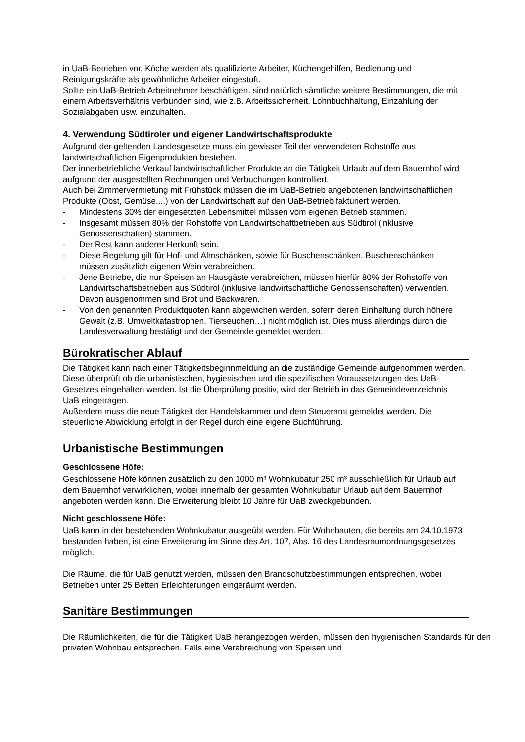in UaB-Betrieben vor. Köche werden als qualifizierte Arbeiter, Küchengehilfen, Bedienung und Reinigungskräfte als gewöhnliche Arbeiter eingestuft.
Sollte ein UaB-Betrieb Arbeitnehmer beschäftigen, sind natürlich sämtliche weitere Bestimmungen, die mit einem Arbeitsverhältnis verbunden sind, wie z.B. Arbeitssicherheit, Lohnbuchhaltung, Einzahlung der Sozialabgaben usw. einzuhalten.
4. Verwendung Südtiroler und eigener Landwirtschaftsprodukte
Aufgrund der geltenden Landesgesetze muss ein gewisser Teil der verwendeten Rohstoffe aus landwirtschaftlichen Eigenprodukten bestehen.
Der innerbetriebliche Verkauf landwirtschaftlicher Produkte an die Tätigkeit Urlaub auf dem Bauernhof wird aufgrund der ausgestellten Rechnungen und Verbuchungen kontrolliert.
Auch bei Zimmervermietung mit Frühstück müssen die im UaB-Betrieb angebotenen landwirtschaftlichen Produkte (Obst, Gemüse,...) von der Landwirtschaft auf den UaB-Betrieb fakturiert werden.
- Mindestens 30% der eingesetzten Lebensmittel müssen vom eigenen Betrieb stammen.
- Insgesamt müssen 80% der Rohstoffe von Landwirtschaftbetrieben aus Südtirol (inklusive Genossenschaften) stammen.
- Der Rest kann anderer Herkunft sein.
- Diese Regelung gilt für Hof- und Almschänken, sowie für Buschenschänken. Buschenschänken müssen zusätzlich eigenen Wein verabreichen.
- Jene Betriebe, die nur Speisen an Hausgäste verabreichen, müssen hierfür 80% der Rohstoffe von Landwirtschaftsbetrieben aus Südtirol (inklusive landwirtschaftliche Genossenschaften) verwenden. Davon ausgenommen sind Brot und Backwaren.
- Von den genannten Produktquoten kann abgewichen werden, sofern deren Einhaltung durch höhere Gewalt (z.B. Umweltkatastrophen, Tierseuchen…) nicht möglich ist. Dies muss allerdings durch die Landesverwaltung bestätigt und der Gemeinde gemeldet werden.
Bürokratischer Ablauf
Die Tätigkeit kann nach einer Tätigkeitsbeginnmeldung an die zuständige Gemeinde aufgenommen werden. Diese überprüft ob die urbanistischen, hygienischen und die spezifischen Voraussetzungen des UaB- Gesetzes eingehalten werden. Ist die Überprüfung positiv, wird der Betrieb in das Gemeindeverzeichnis UaB eingetragen.
Außerdem muss die neue Tätigkeit der Handelskammer und dem Steueramt gemeldet werden. Die steuerliche Abwicklung erfolgt in der Regel durch eine eigene Buchführung.
Urbanistische Bestimmungen
Geschlossene Höfe:
Geschlossene Höfe können zusätzlich zu den 1000 m³ Wohnkubatur 250 m³ ausschließlich für Urlaub auf dem Bauernhof verwirklichen, wobei innerhalb der gesamten Wohnkubatur Urlaub auf dem Bauernhof angeboten werden kann. Die Erweiterung bleibt 10 Jahre für UaB zweckgebunden.
Nicht geschlossene Höfe:
UaB kann in der bestehenden Wohnkubatur ausgeübt werden. Für Wohnbauten, die bereits am 24.10.1973 bestanden haben, ist eine Erweiterung im Sinne des Art. 107, Abs. 16 des Landesraumordnungsgesetzes möglich.
Die Räume, die für UaB genutzt werden, müssen den Brandschutzbestimmungen entsprechen, wobei Betrieben unter 25 Betten Erleichterungen eingeräumt werden.
Sanitäre Bestimmungen
Die Räumlichkeiten, die für die Tätigkeit UaB herangezogen werden, müssen den hygienischen Standards für den privaten Wohnbau entsprechen. Falls eine Verabreichung von Speisen und